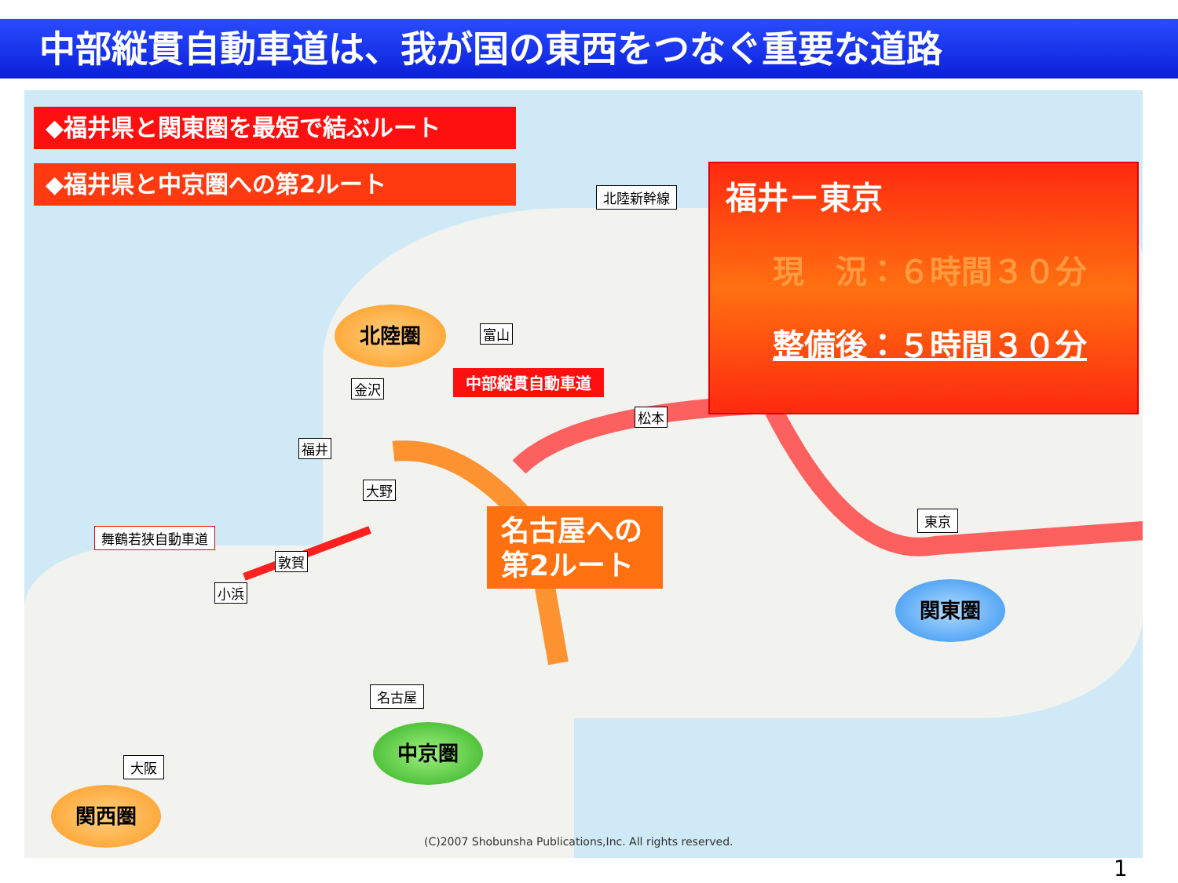中部縦貫自動車道は、我が国の東西をつなぐ重要な道路
◆福井県と関東圏を最短で結ぶルート
◆福井県と中京圏への第2ルート
福井－東京
現　況：６時間３０分
整備後：５時間３０分
名古屋への
第2ルート
中部縦貫自動車道
北陸新幹線
舞鶴若狭自動車道
名古屋
大阪
東京
金沢
福井
大野
敦賀
小浜
富山
松本
北陸圏
中京圏
関東圏
関西圏
(C)2007 Shobunsha Publications,Inc. All rights reserved.
1